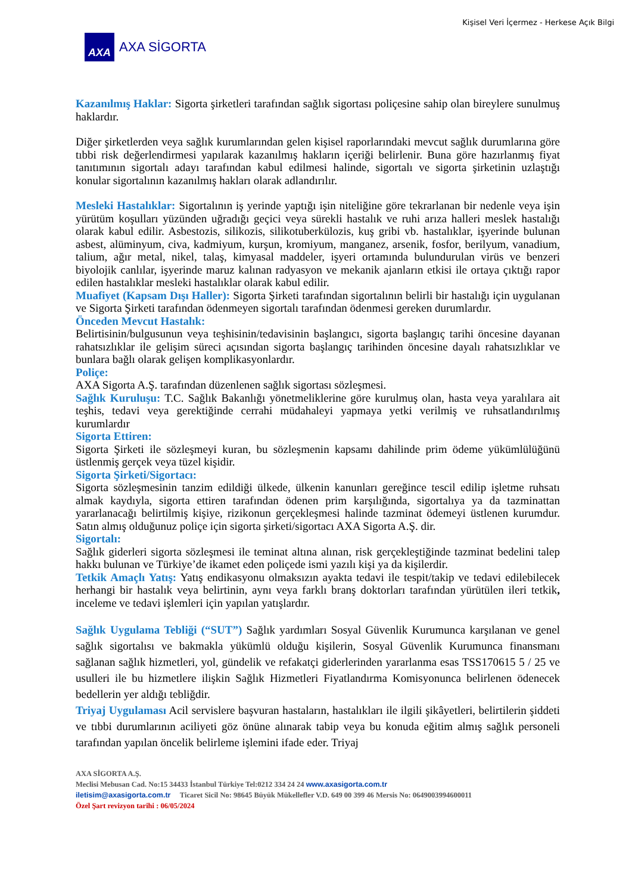Kişisel Veri İçermez - Herkese Açık Bilgi
AXA
AXA SİGORTA
Kazanılmış Haklar: Sigorta şirketleri tarafından sağlık sigortası poliçesine sahip olan bireylere sunulmuş haklardır.
Diğer şirketlerden veya sağlık kurumlarından gelen kişisel raporlarındaki mevcut sağlık durumlarına göre tıbbi risk değerlendirmesi yapılarak kazanılmış hakların içeriği belirlenir. Buna göre hazırlanmış fiyat tanıtımının sigortalı adayı tarafından kabul edilmesi halinde, sigortalı ve sigorta şirketinin uzlaştığı konular sigortalının kazanılmış hakları olarak adlandırılır.
Mesleki Hastalıklar: Sigortalının iş yerinde yaptığı işin niteliğine göre tekrarlanan bir nedenle veya işin yürütüm koşulları yüzünden uğradığı geçici veya sürekli hastalık ve ruhi arıza halleri meslek hastalığı olarak kabul edilir. Asbestozis, silikozis, silikotuberkülozis, kuş gribi vb. hastalıklar, işyerinde bulunan asbest, alüminyum, civa, kadmiyum, kurşun, kromiyum, manganez, arsenik, fosfor, berilyum, vanadium, talium, ağır metal, nikel, talaş, kimyasal maddeler, işyeri ortamında bulundurulan virüs ve benzeri biyolojik canlılar, işyerinde maruz kalınan radyasyon ve mekanik ajanların etkisi ile ortaya çıktığı rapor edilen hastalıklar mesleki hastalıklar olarak kabul edilir.
Muafiyet (Kapsam Dışı Haller): Sigorta Şirketi tarafından sigortalının belirli bir hastalığı için uygulanan ve Sigorta Şirketi tarafından ödenmeyen sigortalı tarafından ödenmesi gereken durumlardır.
Önceden Mevcut Hastalık:
Belirtisinin/bulgusunun veya teşhisinin/tedavisinin başlangıcı, sigorta başlangıç tarihi öncesine dayanan rahatsızlıklar ile gelişim süreci açısından sigorta başlangıç tarihinden öncesine dayalı rahatsızlıklar ve bunlara bağlı olarak gelişen komplikasyonlardır.
Poliçe:
AXA Sigorta A.Ş. tarafından düzenlenen sağlık sigortası sözleşmesi.
Sağlık Kuruluşu: T.C. Sağlık Bakanlığı yönetmeliklerine göre kurulmuş olan, hasta veya yaralılara ait teşhis, tedavi veya gerektiğinde cerrahi müdahaleyi yapmaya yetki verilmiş ve ruhsatlandırılmış kurumlardır
Sigorta Ettiren:
Sigorta Şirketi ile sözleşmeyi kuran, bu sözleşmenin kapsamı dahilinde prim ödeme yükümlülüğünü üstlenmiş gerçek veya tüzel kişidir.
Sigorta Şirketi/Sigortacı:
Sigorta sözleşmesinin tanzim edildiği ülkede, ülkenin kanunları gereğince tescil edilip işletme ruhsatı almak kaydıyla, sigorta ettiren tarafından ödenen prim karşılığında, sigortalıya ya da tazminattan yararlanacağı belirtilmiş kişiye, rizikonun gerçekleşmesi halinde tazminat ödemeyi üstlenen kurumdur. Satın almış olduğunuz poliçe için sigorta şirketi/sigortacı AXA Sigorta A.Ş. dir.
Sigortalı:
Sağlık giderleri sigorta sözleşmesi ile teminat altına alınan, risk gerçekleştiğinde tazminat bedelini talep hakkı bulunan ve Türkiye’de ikamet eden poliçede ismi yazılı kişi ya da kişilerdir.
Tetkik Amaçlı Yatış: Yatış endikasyonu olmaksızın ayakta tedavi ile tespit/takip ve tedavi edilebilecek herhangi bir hastalık veya belirtinin, aynı veya farklı branş doktorları tarafından yürütülen ileri tetkik, inceleme ve tedavi işlemleri için yapılan yatışlardır.
Sağlık Uygulama Tebliği (“SUT”) Sağlık yardımları Sosyal Güvenlik Kurumunca karşılanan ve genel sağlık sigortalısı ve bakmakla yükümlü olduğu kişilerin, Sosyal Güvenlik Kurumunca finansmanı sağlanan sağlık hizmetleri, yol, gündelik ve refakatçi giderlerinden yararlanma esas TSS170615 5 / 25 ve usulleri ile bu hizmetlere ilişkin Sağlık Hizmetleri Fiyatlandırma Komisyonunca belirlenen ödenecek bedellerin yer aldığı tebliğdir.
Triyaj Uygulaması Acil servislere başvuran hastaların, hastalıkları ile ilgili şikâyetleri, belirtilerin şiddeti ve tıbbi durumlarının aciliyeti göz önüne alınarak tabip veya bu konuda eğitim almış sağlık personeli tarafından yapılan öncelik belirleme işlemini ifade eder. Triyaj
AXA SİGORTA A.Ş.
Meclisi Mebusan Cad. No:15 34433 İstanbul Türkiye Tel:0212 334 24 24 www.axasigorta.com.tr
iletisim@axasigorta.com.tr Ticaret Sicil No: 98645 Büyük Mükellefler V.D. 649 00 399 46 Mersis No: 0649003994600011
Özel Şart revizyon tarihi : 06/05/2024